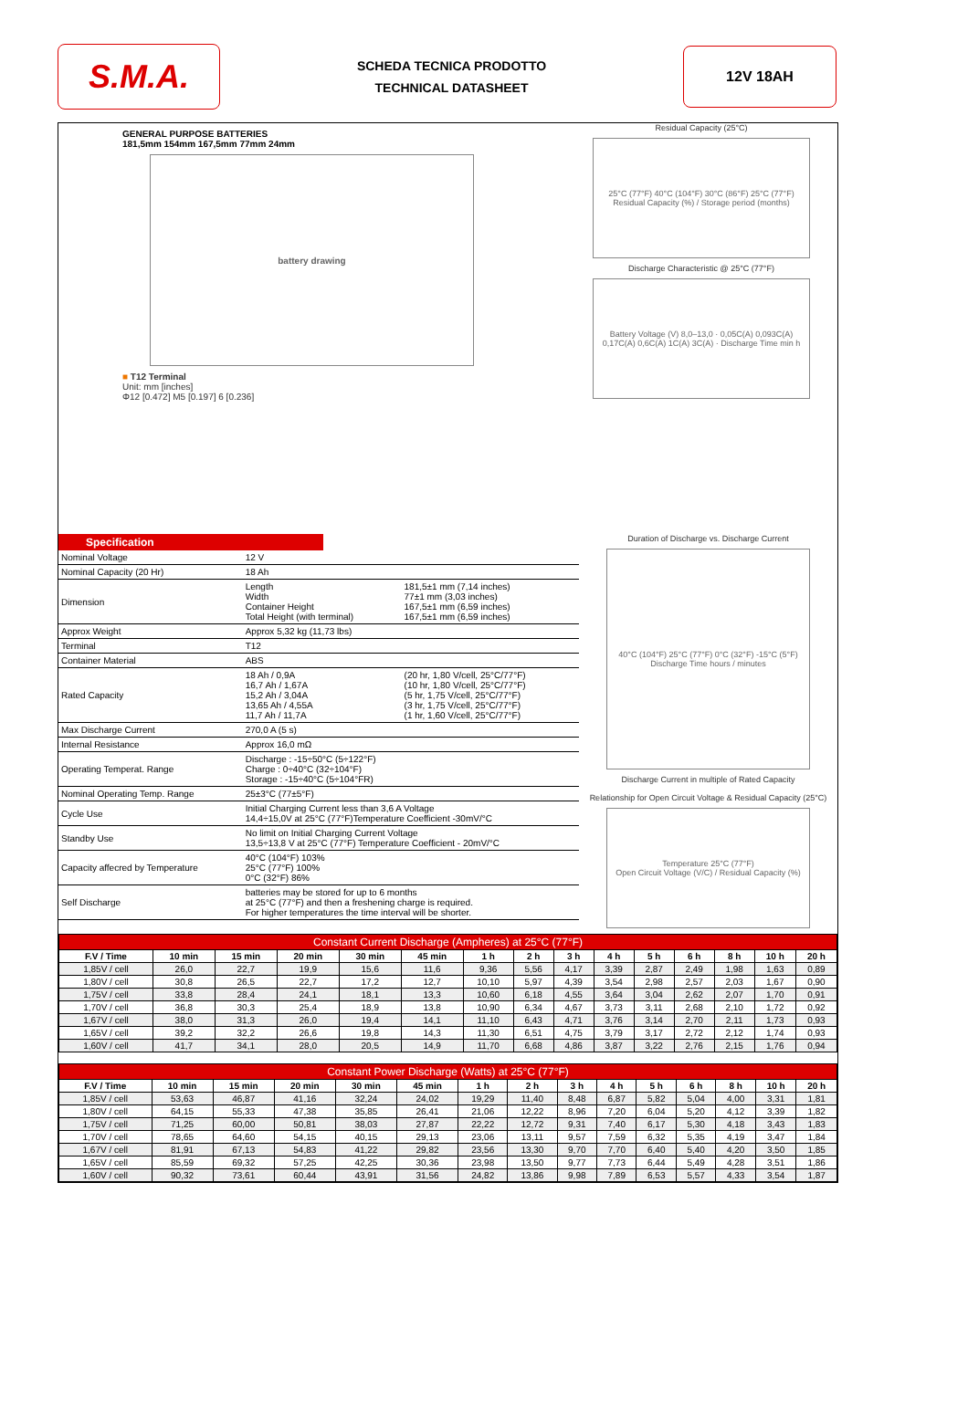S.M.A.
SCHEDA TECNICA PRODOTTO
TECHNICAL DATASHEET
12V 18AH
GENERAL PURPOSE BATTERIES
181,5mm 154mm 167,5mm 77mm 24mm
battery drawing
■ T12 Terminal
Unit: mm [inches]
Φ12 [0.472] M5 [0.197] 6 [0.236]
Residual Capacity (25°C)
25°C (77°F) 40°C (104°F) 30°C (86°F) 25°C (77°F)
Residual Capacity (%) / Storage period (months)
Discharge Characteristic @ 25°C (77°F)
Battery Voltage (V) 8,0–13,0 · 0,05C(A) 0,093C(A) 0,17C(A) 0,6C(A) 1C(A) 3C(A) · Discharge Time min h
Specification
| Nominal Voltage | 12 V | |
| Nominal Capacity (20 Hr) | 18 Ah | |
| Dimension | Length Width Container Height Total Height (with terminal) | 181,5±1 mm (7,14 inches) 77±1 mm (3,03 inches) 167,5±1 mm (6,59 inches) 167,5±1 mm (6,59 inches) |
| Approx Weight | Approx 5,32 kg (11,73 lbs) | |
| Terminal | T12 | |
| Container Material | ABS | |
| Rated Capacity | 18 Ah / 0,9A 16,7 Ah / 1,67A 15,2 Ah / 3,04A 13,65 Ah / 4,55A 11,7 Ah / 11,7A | (20 hr, 1,80 V/cell, 25°C/77°F) (10 hr, 1,80 V/cell, 25°C/77°F) (5 hr, 1,75 V/cell, 25°C/77°F) (3 hr, 1,75 V/cell, 25°C/77°F) (1 hr, 1,60 V/cell, 25°C/77°F) |
| Max Discharge Current | 270,0 A (5 s) | |
| Internal Resistance | Approx 16,0 mΩ | |
| Operating Temperat. Range | Discharge : -15÷50°C (5÷122°F) Charge : 0÷40°C (32÷104°F) Storage : -15÷40°C (5÷104°FR) | |
| Nominal Operating Temp. Range | 25±3°C (77±5°F) | |
| Cycle Use | Initial Charging Current less than 3,6 A Voltage 14,4÷15,0V at 25°C (77°F)Temperature Coefficient -30mV/°C | |
| Standby Use | No limit on Initial Charging Current Voltage 13,5÷13,8 V at 25°C (77°F) Temperature Coefficient - 20mV/°C | |
| Capacity affecred by Temperature | 40°C (104°F) 103% 25°C (77°F) 100% 0°C (32°F) 86% | |
| Self Discharge | batteries may be stored for up to 6 months at 25°C (77°F) and then a freshening charge is required. For higher temperatures the time interval will be shorter. | |
Duration of Discharge vs. Discharge Current
40°C (104°F) 25°C (77°F) 0°C (32°F) -15°C (5°F)
Discharge Time hours / minutes
Discharge Current in multiple of Rated Capacity
Relationship for Open Circuit Voltage & Residual Capacity (25°C)
Temperature 25°C (77°F)
Open Circuit Voltage (V/C) / Residual Capacity (%)
| Constant Current Discharge (Ampheres) at 25°C (77°F) | | | | | | | | | | | | | | |
| --- | --- | --- | --- | --- | --- | --- | --- | --- | --- | --- | --- | --- | --- | --- |
| F.V / Time | 10 min | 15 min | 20 min | 30 min | 45 min | 1 h | 2 h | 3 h | 4 h | 5 h | 6 h | 8 h | 10 h | 20 h |
| 1,85V / cell | 26,0 | 22,7 | 19,9 | 15,6 | 11,6 | 9,36 | 5,56 | 4,17 | 3,39 | 2,87 | 2,49 | 1,98 | 1,63 | 0,89 |
| 1,80V / cell | 30,8 | 26,5 | 22,7 | 17,2 | 12,7 | 10,10 | 5,97 | 4,39 | 3,54 | 2,98 | 2,57 | 2,03 | 1,67 | 0,90 |
| 1,75V / cell | 33,8 | 28,4 | 24,1 | 18,1 | 13,3 | 10,60 | 6,18 | 4,55 | 3,64 | 3,04 | 2,62 | 2,07 | 1,70 | 0,91 |
| 1,70V / cell | 36,8 | 30,3 | 25,4 | 18,9 | 13,8 | 10,90 | 6,34 | 4,67 | 3,73 | 3,11 | 2,68 | 2,10 | 1,72 | 0,92 |
| 1,67V / cell | 38,0 | 31,3 | 26,0 | 19,4 | 14,1 | 11,10 | 6,43 | 4,71 | 3,76 | 3,14 | 2,70 | 2,11 | 1,73 | 0,93 |
| 1,65V / cell | 39,2 | 32,2 | 26,6 | 19,8 | 14,3 | 11,30 | 6,51 | 4,75 | 3,79 | 3,17 | 2,72 | 2,12 | 1,74 | 0,93 |
| 1,60V / cell | 41,7 | 34,1 | 28,0 | 20,5 | 14,9 | 11,70 | 6,68 | 4,86 | 3,87 | 3,22 | 2,76 | 2,15 | 1,76 | 0,94 |
| Constant Power Discharge (Watts) at 25°C (77°F) | | | | | | | | | | | | | | |
| --- | --- | --- | --- | --- | --- | --- | --- | --- | --- | --- | --- | --- | --- | --- |
| F.V / Time | 10 min | 15 min | 20 min | 30 min | 45 min | 1 h | 2 h | 3 h | 4 h | 5 h | 6 h | 8 h | 10 h | 20 h |
| 1,85V / cell | 53,63 | 46,87 | 41,16 | 32,24 | 24,02 | 19,29 | 11,40 | 8,48 | 6,87 | 5,82 | 5,04 | 4,00 | 3,31 | 1,81 |
| 1,80V / cell | 64,15 | 55,33 | 47,38 | 35,85 | 26,41 | 21,06 | 12,22 | 8,96 | 7,20 | 6,04 | 5,20 | 4,12 | 3,39 | 1,82 |
| 1,75V / cell | 71,25 | 60,00 | 50,81 | 38,03 | 27,87 | 22,22 | 12,72 | 9,31 | 7,40 | 6,17 | 5,30 | 4,18 | 3,43 | 1,83 |
| 1,70V / cell | 78,65 | 64,60 | 54,15 | 40,15 | 29,13 | 23,06 | 13,11 | 9,57 | 7,59 | 6,32 | 5,35 | 4,19 | 3,47 | 1,84 |
| 1,67V / cell | 81,91 | 67,13 | 54,83 | 41,22 | 29,82 | 23,56 | 13,30 | 9,70 | 7,70 | 6,40 | 5,40 | 4,20 | 3,50 | 1,85 |
| 1,65V / cell | 85,59 | 69,32 | 57,25 | 42,25 | 30,36 | 23,98 | 13,50 | 9,77 | 7,73 | 6,44 | 5,49 | 4,28 | 3,51 | 1,86 |
| 1,60V / cell | 90,32 | 73,61 | 60,44 | 43,91 | 31,56 | 24,82 | 13,86 | 9,98 | 7,89 | 6,53 | 5,57 | 4,33 | 3,54 | 1,87 |